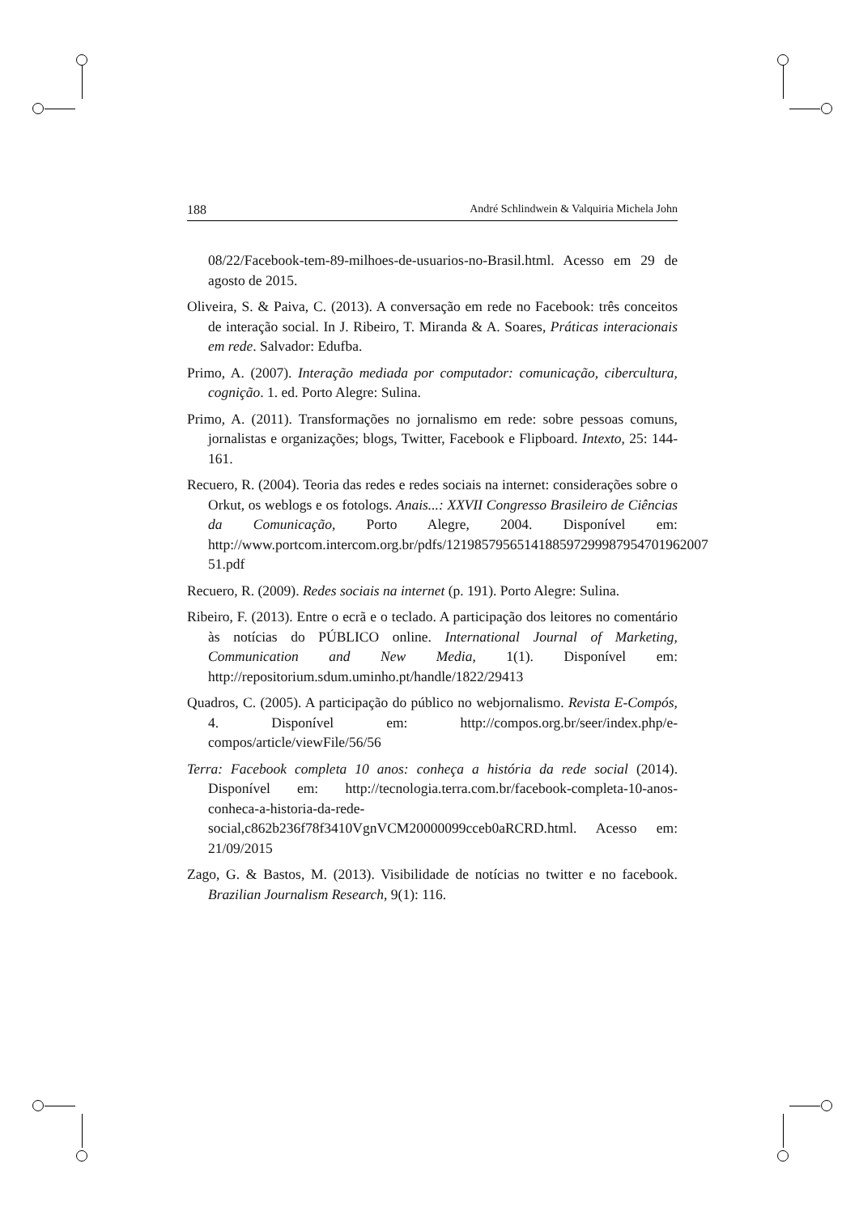188 André Schlindwein & Valquiria Michela John
08/22/Facebook-tem-89-milhoes-de-usuarios-no-Brasil.html. Acesso em 29 de agosto de 2015.
Oliveira, S. & Paiva, C. (2013). A conversação em rede no Facebook: três conceitos de interação social. In J. Ribeiro, T. Miranda & A. Soares, Práticas interacionais em rede. Salvador: Edufba.
Primo, A. (2007). Interação mediada por computador: comunicação, cibercultura, cognição. 1. ed. Porto Alegre: Sulina.
Primo, A. (2011). Transformações no jornalismo em rede: sobre pessoas comuns, jornalistas e organizações; blogs, Twitter, Facebook e Flipboard. Intexto, 25: 144-161.
Recuero, R. (2004). Teoria das redes e redes sociais na internet: considerações sobre o Orkut, os weblogs e os fotologs. Anais...: XXVII Congresso Brasileiro de Ciências da Comunicação, Porto Alegre, 2004. Disponível em: http://www.portcom.intercom.org.br/pdfs/1219857956514188597299987954701962007 51.pdf
Recuero, R. (2009). Redes sociais na internet (p. 191). Porto Alegre: Sulina.
Ribeiro, F. (2013). Entre o ecrã e o teclado. A participação dos leitores no comentário às notícias do PÚBLICO online. International Journal of Marketing, Communication and New Media, 1(1). Disponível em: http://repositorium.sdum.uminho.pt/handle/1822/29413
Quadros, C. (2005). A participação do público no webjornalismo. Revista E-Compós, 4. Disponível em: http://compos.org.br/seer/index.php/e-compos/article/viewFile/56/56
Terra: Facebook completa 10 anos: conheça a história da rede social (2014). Disponível em: http://tecnologia.terra.com.br/facebook-completa-10-anos-conheca-a-historia-da-rede-social,c862b236f78f3410VgnVCM20000099cceb0aRCRD.html. Acesso em: 21/09/2015
Zago, G. & Bastos, M. (2013). Visibilidade de notícias no twitter e no facebook. Brazilian Journalism Research, 9(1): 116.